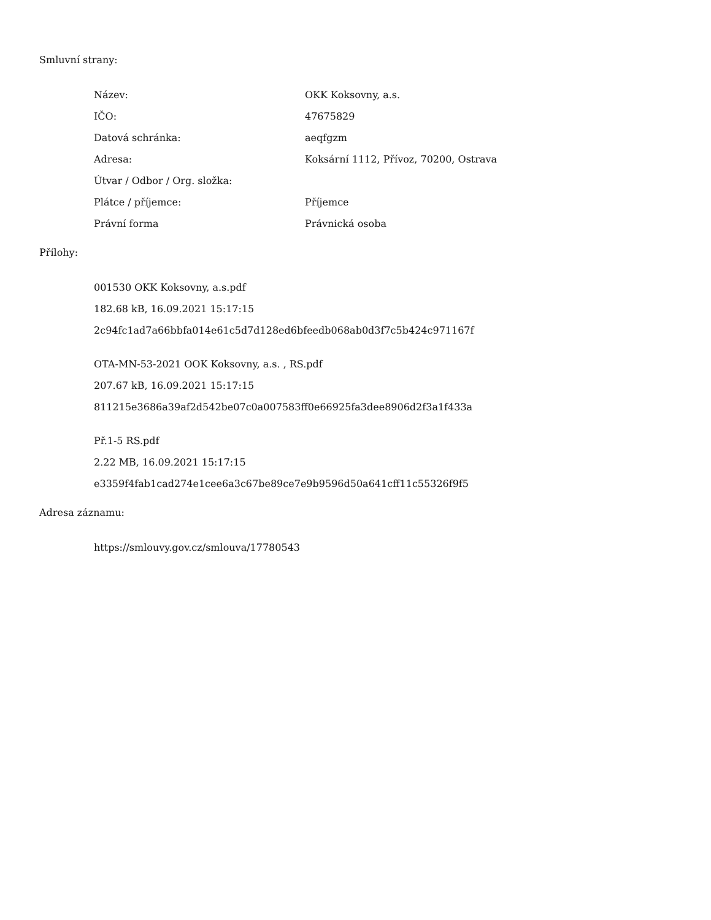Smluvní strany:
| Název: | OKK Koksovny, a.s. |
| IČO: | 47675829 |
| Datová schránka: | aeqfgzm |
| Adresa: | Koksární 1112, Přívoz, 70200, Ostrava |
| Útvar / Odbor / Org. složka: | |
| Plátce / příjemce: | Příjemce |
| Právní forma | Právnická osoba |
Přílohy:
001530 OKK Koksovny, a.s.pdf
182.68 kB, 16.09.2021 15:17:15
2c94fc1ad7a66bbfa014e61c5d7d128ed6bfeedb068ab0d3f7c5b424c971167f
OTA-MN-53-2021 OOK Koksovny, a.s. , RS.pdf
207.67 kB, 16.09.2021 15:17:15
811215e3686a39af2d542be07c0a007583ff0e66925fa3dee8906d2f3a1f433a
Př.1-5 RS.pdf
2.22 MB, 16.09.2021 15:17:15
e3359f4fab1cad274e1cee6a3c67be89ce7e9b9596d50a641cff11c55326f9f5
Adresa záznamu:
https://smlouvy.gov.cz/smlouva/17780543